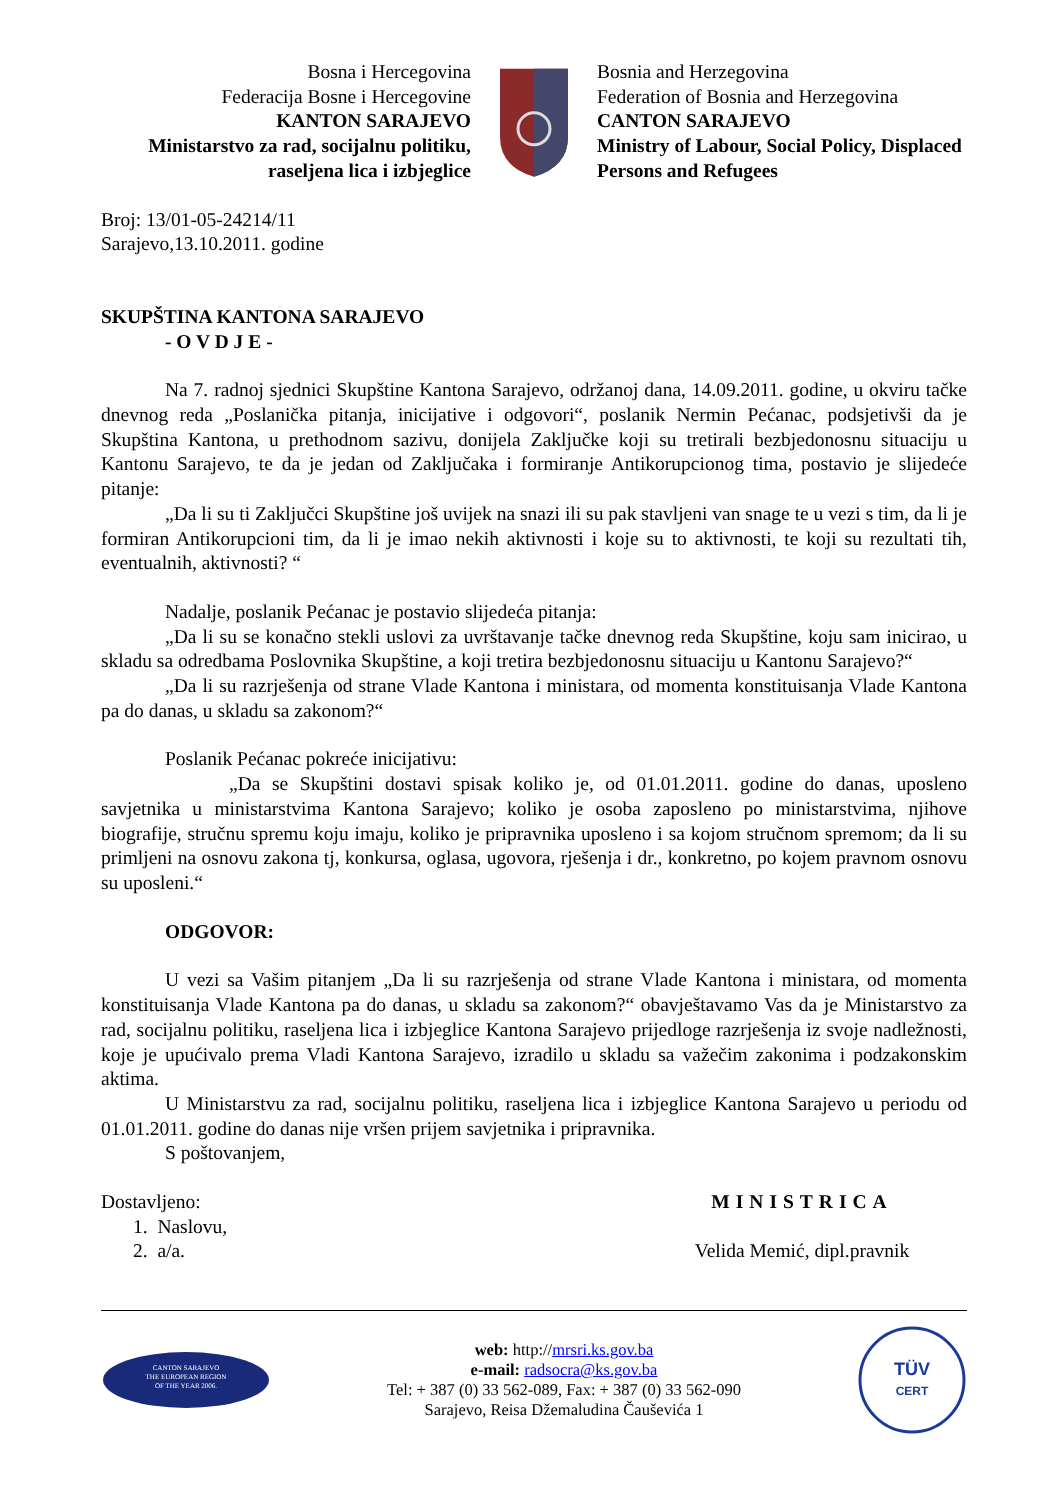Bosna i Hercegovina
Federacija Bosne i Hercegovine
KANTON SARAJEVO
Ministarstvo za rad, socijalnu politiku, raseljena lica i izbjeglice
Bosnia and Herzegovina
Federation of Bosnia and Herzegovina
CANTON SARAJEVO
Ministry of Labour, Social Policy, Displaced Persons and Refugees
Broj: 13/01-05-24214/11
Sarajevo,13.10.2011. godine
SKUPŠTINA KANTONA SARAJEVO
- O V D J E -
Na 7. radnoj sjednici Skupštine Kantona Sarajevo, održanoj dana, 14.09.2011. godine, u okviru tačke dnevnog reda „Poslanička pitanja, inicijative i odgovori“, poslanik Nermin Pećanac, podsjetivši da je Skupština Kantona, u prethodnom sazivu, donijela Zaključke koji su tretirali bezbjedonosnu situaciju u Kantonu Sarajevo, te da je jedan od Zaključaka i formiranje Antikorupcionog tima, postavio je slijedeće pitanje:
„Da li su ti Zaključci Skupštine još uvijek na snazi ili su pak stavljeni van snage te u vezi s tim, da li je formiran Antikorupcioni tim, da li je imao nekih aktivnosti i koje su to aktivnosti, te koji su rezultati tih, eventualnih, aktivnosti? “
Nadalje, poslanik Pećanac je postavio slijedeća pitanja:
„Da li su se konačno stekli uslovi za uvrštavanje tačke dnevnog reda Skupštine, koju sam inicirao, u skladu sa odredbama Poslovnika Skupštine, a koji tretira bezbjedonosnu situaciju u Kantonu Sarajevo?“
„Da li su razrješenja od strane Vlade Kantona i ministara, od momenta konstituisanja Vlade Kantona pa do danas, u skladu sa zakonom?“
Poslanik Pećanac pokreće inicijativu:
„Da se Skupštini dostavi spisak koliko je, od 01.01.2011. godine do danas, uposleno savjetnika u ministarstvima Kantona Sarajevo; koliko je osoba zaposleno po ministarstvima, njihove biografije, stručnu spremu koju imaju, koliko je pripravnika uposleno i sa kojom stručnom spremom; da li su primljeni na osnovu zakona tj, konkursa, oglasa, ugovora, rješenja i dr., konkretno, po kojem pravnom osnovu su uposleni.“
ODGOVOR:
U vezi sa Vašim pitanjem „Da li su razrješenja od strane Vlade Kantona i ministara, od momenta konstituisanja Vlade Kantona pa do danas, u skladu sa zakonom?“ obavještavamo Vas da je Ministarstvo za rad, socijalnu politiku, raseljena lica i izbjeglice Kantona Sarajevo prijedloge razrješenja iz svoje nadležnosti, koje je upućivalo prema Vladi Kantona Sarajevo, izradilo u skladu sa važečim zakonima i podzakonskim aktima.
U Ministarstvu za rad, socijalnu politiku, raseljena lica i izbjeglice Kantona Sarajevo u periodu od 01.01.2011. godine do danas nije vršen prijem savjetnika i pripravnika.
S poštovanjem,
Dostavljeno:
1. Naslovu,
2. a/a.
MINISTRICA
Velida Memić, dipl.pravnik
CANTON SARAJEVO
THE EUROPEAN REGION
OF THE YEAR 2006.
web: http://mrsri.ks.gov.ba
e-mail: radsocra@ks.gov.ba
Tel: + 387 (0) 33 562-089, Fax: + 387 (0) 33 562-090
Sarajevo, Reisa Džemaludina Čauševića 1
TÜV
CERT